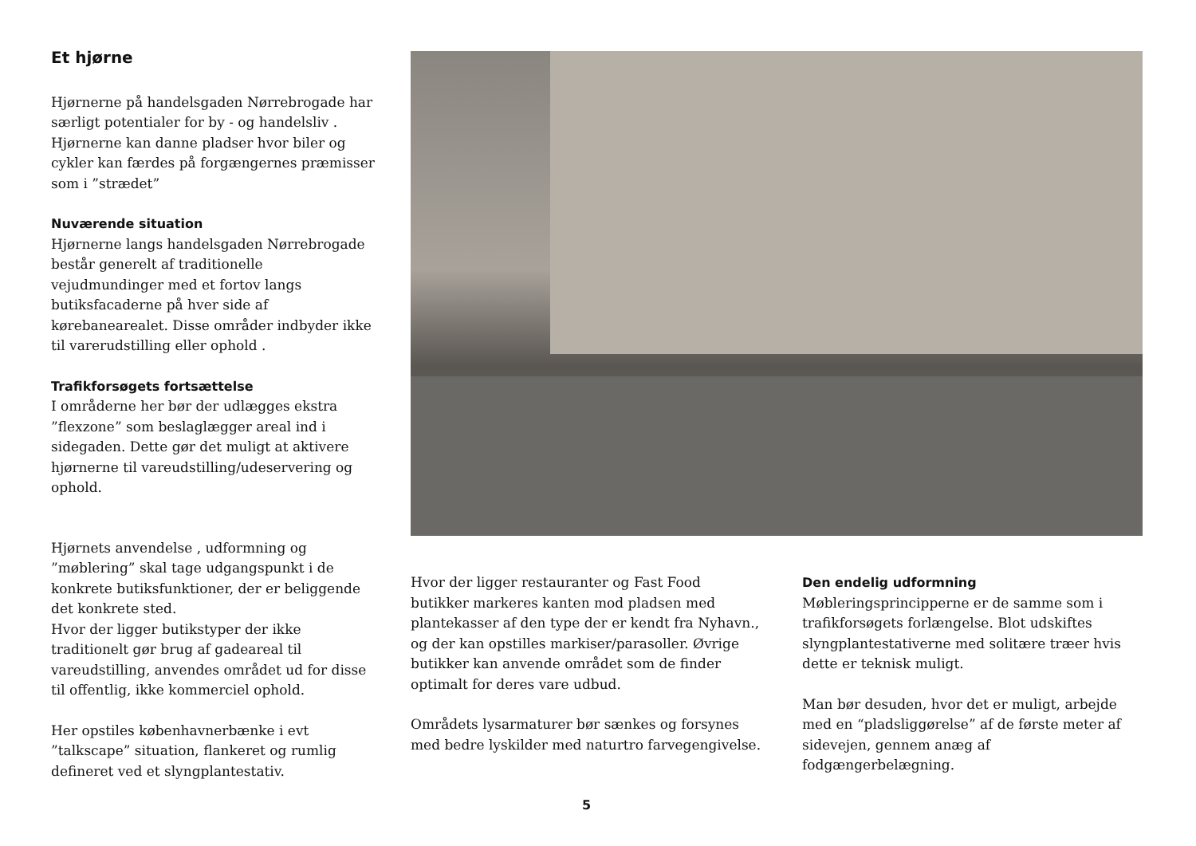Et hjørne
Hjørnerne på handelsgaden Nørrebrogade har særligt potentialer for by - og handelsliv . Hjørnerne kan danne pladser hvor biler og cykler kan færdes på forgængernes præmisser som i ”strædet”
Nuværende situation
Hjørnerne langs handelsgaden Nørrebrogade består generelt af traditionelle vejudmundinger med et fortov langs butiksfacaderne på hver side af kørebanearealet. Disse områder indbyder ikke til varerudstilling eller ophold .
Trafikforsøgets fortsættelse
I områderne her bør der udlægges ekstra ”flexzone” som beslaglægger areal ind i sidegaden. Dette gør det muligt at aktivere hjørnerne til vareudstilling/udeservering og ophold.
Hjørnets anvendelse , udformning og ”møblering” skal tage udgangspunkt i de konkrete butiksfunktioner, der er beliggende det konkrete sted.
Hvor der ligger butikstyper der ikke traditionelt gør brug af gadeareal til vareudstilling, anvendes området ud for disse til offentlig, ikke kommerciel ophold.
Her opstiles københavnerbænke i evt ”talkscape” situation, flankeret og rumlig defineret ved et slyngplantestativ.
Hvor der ligger restauranter og Fast Food butikker markeres kanten mod pladsen med plantekasser af den type der er kendt fra Nyhavn., og der kan opstilles markiser/parasoller. Øvrige butikker kan anvende området som de finder optimalt for deres vare udbud.
Områdets lysarmaturer bør sænkes og forsynes med bedre lyskilder med naturtro farvegengivelse.
Den endelig udformning
Møbleringsprincipperne er de samme som i trafikforsøgets forlængelse. Blot udskiftes slyngplantestativerne med solitære træer hvis dette er teknisk muligt.
Man bør desuden, hvor det er muligt, arbejde med en “pladsliggørelse” af de første meter af sidevejen, gennem anæg af fodgængerbelægning.
5